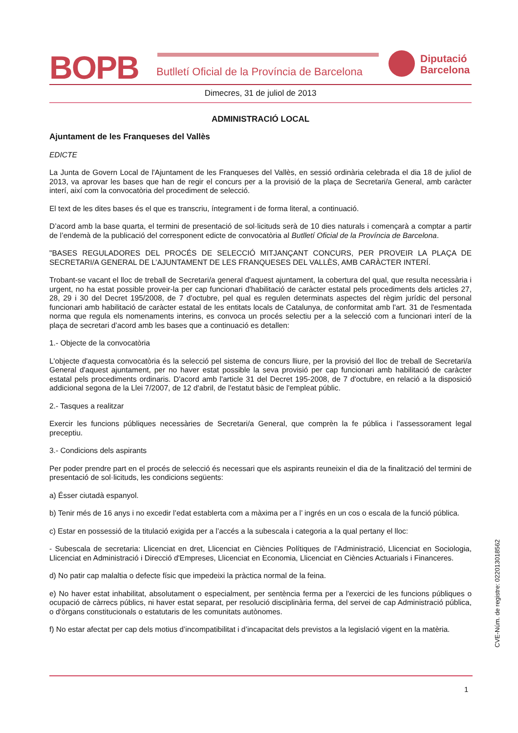BOPB
Butlletí Oficial de la Província de Barcelona
Diputació
Barcelona
Dimecres, 31 de juliol de 2013
ADMINISTRACIÓ LOCAL
Ajuntament de les Franqueses del Vallès
EDICTE
La Junta de Govern Local de l'Ajuntament de les Franqueses del Vallès, en sessió ordinària celebrada el dia 18 de juliol de 2013, va aprovar les bases que han de regir el concurs per a la provisió de la plaça de Secretari/a General, amb caràcter interí, així com la convocatòria del procediment de selecció.
El text de les dites bases és el que es transcriu, íntegrament i de forma literal, a continuació.
D’acord amb la base quarta, el termini de presentació de sol·licituds serà de 10 dies naturals i començarà a comptar a partir de l’endemà de la publicació del corresponent edicte de convocatòria al Butlletí Oficial de la Província de Barcelona.
"BASES REGULADORES DEL PROCÉS DE SELECCIÓ MITJANÇANT CONCURS, PER PROVEIR LA PLAÇA DE SECRETARI/A GENERAL DE L’AJUNTAMENT DE LES FRANQUESES DEL VALLÈS, AMB CARÀCTER INTERÍ.
Trobant-se vacant el lloc de treball de Secretari/a general d'aquest ajuntament, la cobertura del qual, que resulta necessària i urgent, no ha estat possible proveir-la per cap funcionari d'habilitació de caràcter estatal pels procediments dels articles 27, 28, 29 i 30 del Decret 195/2008, de 7 d'octubre, pel qual es regulen determinats aspectes del règim jurídic del personal funcionari amb habilitació de caràcter estatal de les entitats locals de Catalunya, de conformitat amb l'art. 31 de l'esmentada norma que regula els nomenaments interins, es convoca un procés selectiu per a la selecció com a funcionari interí de la plaça de secretari d’acord amb les bases que a continuació es detallen:
1.- Objecte de la convocatòria
L'objecte d'aquesta convocatòria és la selecció pel sistema de concurs lliure, per la provisió del lloc de treball de Secretari/a General d'aquest ajuntament, per no haver estat possible la seva provisió per cap funcionari amb habilitació de caràcter estatal pels procediments ordinaris. D'acord amb l'article 31 del Decret 195-2008, de 7 d'octubre, en relació a la disposició addicional segona de la Llei 7/2007, de 12 d'abril, de l'estatut bàsic de l'empleat públic.
2.- Tasques a realitzar
Exercir les funcions públiques necessàries de Secretari/a General, que comprèn la fe pública i l’assessorament legal preceptiu.
3.- Condicions dels aspirants
Per poder prendre part en el procés de selecció és necessari que els aspirants reuneixin el dia de la finalització del termini de presentació de sol·licituds, les condicions següents:
a) Ésser ciutadà espanyol.
b) Tenir més de 16 anys i no excedir l’edat establerta com a màxima per a l’ ingrés en un cos o escala de la funció pública.
c) Estar en possessió de la titulació exigida per a l’accés a la subescala i categoria a la qual pertany el lloc:
- Subescala de secretaria: Llicenciat en dret, Llicenciat en Ciències Polítiques de l’Administració, Llicenciat en Sociologia, Llicenciat en Administració i Direcció d'Empreses, Llicenciat en Economia, Llicenciat en Ciències Actuarials i Financeres.
d) No patir cap malaltia o defecte físic que impedeixi la pràctica normal de la feina.
e) No haver estat inhabilitat, absolutament o especialment, per sentència ferma per a l'exercici de les funcions públiques o ocupació de càrrecs públics, ni haver estat separat, per resolució disciplinària ferma, del servei de cap Administració pública, o d'òrgans constitucionals o estatutaris de les comunitats autònomes.
f) No estar afectat per cap dels motius d’incompatibilitat i d’incapacitat dels previstos a la legislació vigent en la matèria.
CVE-Núm. de registre: 022013018562
1